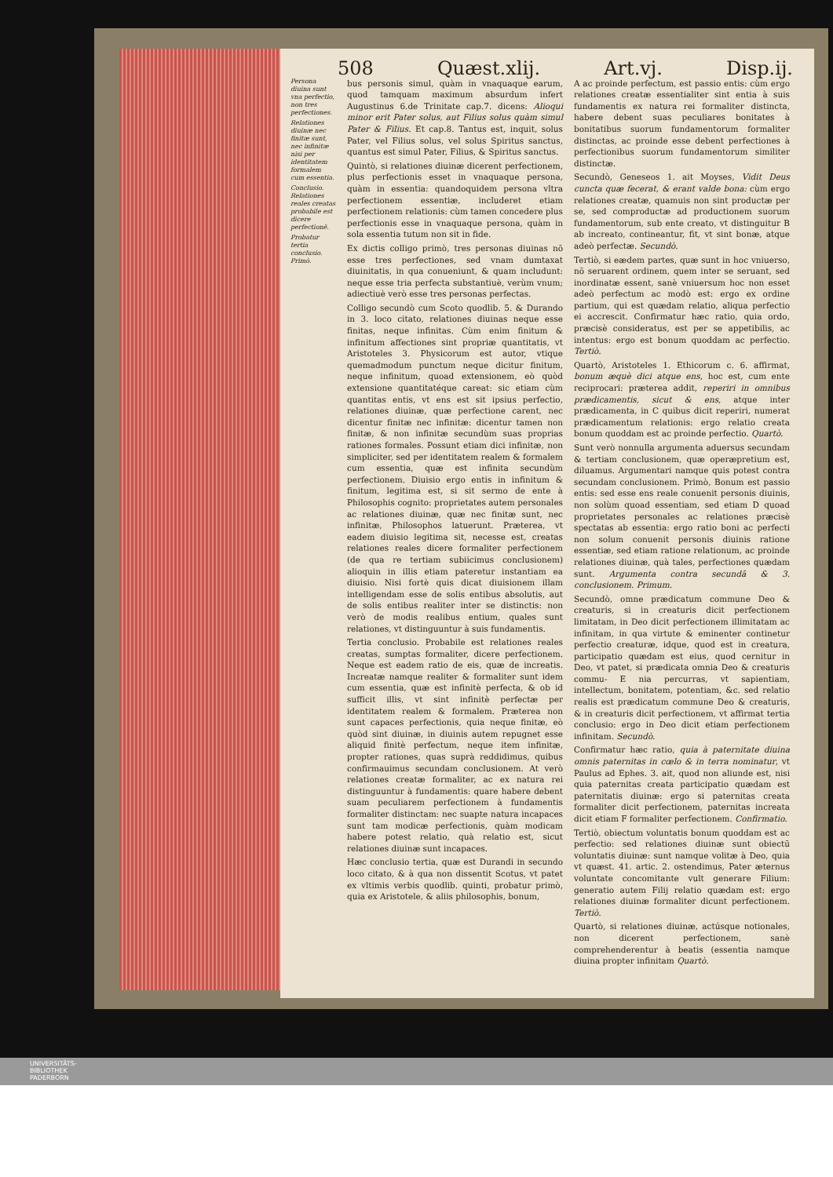508 Quæst.xlij. Art.vj. Disp.ij.
Persona diuina sunt vna perfectio, non tres perfectiones.
Relationes diuinæ nec finitæ sunt, nec infinitæ nisi per identitatem formalem cum essentia.
Conclusio. Relationes reales creatas probabile est dicere perfectionē.
Probatur tertia conclusio. Primò.
bus personis simul, quàm in vnaquaque earum, quod tamquam maximum absurdum infert Augustinus 6.de Trinitate cap.7. dicens: Alioqui minor erit Pater solus, aut Filius solus quàm simul Pater & Filius. Et cap.8. Tantus est, inquit, solus Pater, vel Filius solus, vel solus Spiritus sanctus, quantus est simul Pater, Filius, & Spiritus sanctus.
Quintò, si relationes diuinæ dicerent perfectionem, plus perfectionis esset in vnaquaque persona, quàm in essentia: quandoquidem persona vltra perfectionem essentiæ, includeret etiam perfectionem relationis: cùm tamen concedere plus perfectionis esse in vnaquaque persona, quàm in sola essentia tutum non sit in fide.
Ex dictis colligo primò, tres personas diuinas nō esse tres perfectiones, sed vnam dumtaxat diuinitatis, in qua conueniunt, & quam includunt: neque esse tria perfecta substantiuè, verùm vnum; adiectiuè verò esse tres personas perfectas.
Colligo secundò cum Scoto quodlib. 5. & Durando in 3. loco citato, relationes diuinas neque esse finitas, neque infinitas. Cùm enim finitum & infinitum affectiones sint propriæ quantitatis, vt Aristoteles 3. Physicorum est autor, vtique quemadmodum punctum neque dicitur finitum, neque infinitum, quoad extensionem, eò quòd extensione quantitatéque careat: sic etiam cùm quantitas entis, vt ens est sit ipsius perfectio, relationes diuinæ, quæ perfectione carent, nec dicentur finitæ nec infinitæ: dicentur tamen non finitæ, & non infinitæ secundùm suas proprias rationes formales. Possunt etiam dici infinitæ, non simpliciter, sed per identitatem realem & formalem cum essentia, quæ est infinita secundùm perfectionem. Diuisio ergo entis in infinitum & finitum, legitima est, si sit sermo de ente à Philosophis cognito: proprietates autem personales ac relationes diuinæ, quæ nec finitæ sunt, nec infinitæ, Philosophos latuerunt. Præterea, vt eadem diuisio legitima sit, necesse est, creatas relationes reales dicere formaliter perfectionem (de qua re tertiam subiicimus conclusionem) alioquin in illis etiam pateretur instantiam ea diuisio. Nisi fortè quis dicat diuisionem illam intelligendam esse de solis entibus absolutis, aut de solis entibus realiter inter se distinctis: non verò de modis realibus entium, quales sunt relationes, vt distinguuntur à suis fundamentis.
Tertia conclusio. Probabile est relationes reales creatas, sumptas formaliter, dicere perfectionem. Neque est eadem ratio de eis, quæ de increatis. Increatæ namque realiter & formaliter sunt idem cum essentia, quæ est infinitè perfecta, & ob id sufficit illis, vt sint infinitè perfectæ per identitatem realem & formalem. Præterea non sunt capaces perfectionis, quia neque finitæ, eò quòd sint diuinæ, in diuinis autem repugnet esse aliquid finitè perfectum, neque item infinitæ, propter rationes, quas suprà reddidimus, quibus confirmauimus secundam conclusionem. At verò relationes creatæ formaliter, ac ex natura rei distinguuntur à fundamentis: quare habere debent suam peculiarem perfectionem à fundamentis formaliter distinctam: nec suapte natura incapaces sunt tam modicæ perfectionis, quàm modicam habere potest relatio, quà relatio est, sicut relationes diuinæ sunt incapaces.
Hæc conclusio tertia, quæ est Durandi in secundo loco citato, & à qua non dissentit Scotus, vt patet ex vltimis verbis quodlib. quinti, probatur primò, quia ex Aristotele, & aliis philosophis, bonum,
A ac proinde perfectum, est passio entis: cùm ergo relationes creatæ essentialiter sint entia à suis fundamentis ex natura rei formaliter distincta, habere debent suas peculiares bonitates à bonitatibus suorum fundamentorum formaliter distinctas, ac proinde esse debent perfectiones à perfectionibus suorum fundamentorum similiter distinctæ.
Secundò, Geneseos 1. ait Moyses, Vidit Deus cuncta quæ fecerat, & erant valde bona: cùm ergo relationes creatæ, quamuis non sint productæ per se, sed comproductæ ad productionem suorum fundamentorum, sub ente creato, vt distinguitur B ab increato, contineantur, fit, vt sint bonæ, atque adeò perfectæ. Secundò.
Tertiò, si eædem partes, quæ sunt in hoc vniuerso, nō seruarent ordinem, quem inter se seruant, sed inordinatæ essent, sanè vniuersum hoc non esset adeò perfectum ac modò est: ergo ex ordine partium, qui est quædam relatio, aliqua perfectio ei accrescit. Confirmatur hæc ratio, quia ordo, præcisè consideratus, est per se appetibilis, ac intentus: ergo est bonum quoddam ac perfectio. Tertiò.
Quartò, Aristoteles 1. Ethicorum c. 6. affirmat, bonum æquè dici atque ens, hoc est, cum ente reciprocari: præterea addit, reperiri in omnibus prædicamentis, sicut & ens, atque inter prædicamenta, in C quibus dicit reperiri, numerat prædicamentum relationis: ergo relatio creata bonum quoddam est ac proinde perfectio. Quartò.
Sunt verò nonnulla argumenta aduersus secundam & tertiam conclusionem, quæ operæpretium est, diluamus. Argumentari namque quis potest contra secundam conclusionem. Primò, Bonum est passio entis: sed esse ens reale conuenit personis diuinis, non solùm quoad essentiam, sed etiam D quoad proprietates personales ac relationes præcisè spectatas ab essentia: ergo ratio boni ac perfecti non solum conuenit personis diuinis ratione essentiæ, sed etiam ratione relationum, ac proinde relationes diuinæ, quà tales, perfectiones quædam sunt. Argumenta contra secundā & 3. conclusionem. Primum.
Secundò, omne prædicatum commune Deo & creaturis, si in creaturis dicit perfectionem limitatam, in Deo dicit perfectionem illimitatam ac infinitam, in qua virtute & eminenter continetur perfectio creaturæ, idque, quod est in creatura, participatio quædam est eius, quod cernitur in Deo, vt patet, si prædicata omnia Deo & creaturis commu- E nia percurras, vt sapientiam, intellectum, bonitatem, potentiam, &c. sed relatio realis est prædicatum commune Deo & creaturis, & in creaturis dicit perfectionem, vt affirmat tertia conclusio: ergo in Deo dicit etiam perfectionem infinitam. Secundò.
Confirmatur hæc ratio, quia à paternitate diuina omnis paternitas in cœlo & in terra nominatur, vt Paulus ad Ephes. 3. ait, quod non aliunde est, nisi quia paternitas creata participatio quædam est paternitatis diuinæ: ergo si paternitas creata formaliter dicit perfectionem, paternitas increata dicit etiam F formaliter perfectionem. Confirmatio.
Tertiò, obiectum voluntatis bonum quoddam est ac perfectio: sed relationes diuinæ sunt obiectū voluntatis diuinæ: sunt namque volitæ à Deo, quia vt quæst. 41. artic. 2. ostendimus, Pater æternus voluntate concomitante vult generare Filium: generatio autem Filij relatio quædam est: ergo relationes diuinæ formaliter dicunt perfectionem. Tertiò.
Quartò, si relationes diuinæ, actúsque notionales, non dicerent perfectionem, sanè comprehenderentur à beatis (essentia namque diuina propter infinitam Quartò.
UNIVERSITÄTS-
BIBLIOTHEK
PADERBORN